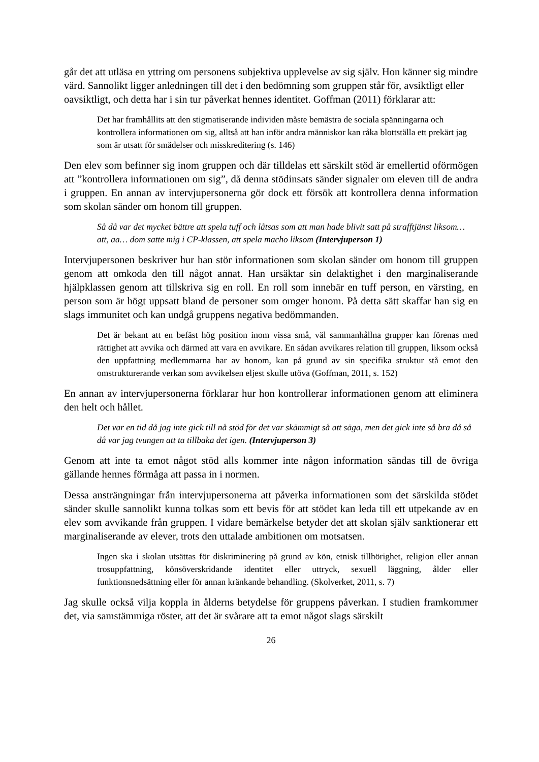går det att utläsa en yttring om personens subjektiva upplevelse av sig själv. Hon känner sig mindre värd. Sannolikt ligger anledningen till det i den bedömning som gruppen står för, avsiktligt eller oavsiktligt, och detta har i sin tur påverkat hennes identitet. Goffman (2011) förklarar att:
Det har framhållits att den stigmatiserande individen måste bemästra de sociala spänningarna och kontrollera informationen om sig, alltså att han inför andra människor kan råka blottställa ett prekärt jag som är utsatt för smädelser och misskreditering (s. 146)
Den elev som befinner sig inom gruppen och där tilldelas ett särskilt stöd är emellertid oförmögen att ”kontrollera informationen om sig”, då denna stödinsats sänder signaler om eleven till de andra i gruppen. En annan av intervjupersonerna gör dock ett försök att kontrollera denna information som skolan sänder om honom till gruppen.
Så då var det mycket bättre att spela tuff och låtsas som att man hade blivit satt på strafftjänst liksom… att, aa… dom satte mig i CP-klassen, att spela macho liksom (Intervjuperson 1)
Intervjupersonen beskriver hur han stör informationen som skolan sänder om honom till gruppen genom att omkoda den till något annat. Han ursäktar sin delaktighet i den marginaliserande hjälpklassen genom att tillskriva sig en roll. En roll som innebär en tuff person, en värsting, en person som är högt uppsatt bland de personer som omger honom. På detta sätt skaffar han sig en slags immunitet och kan undgå gruppens negativa bedömmanden.
Det är bekant att en befäst hög position inom vissa små, väl sammanhållna grupper kan förenas med rättighet att avvika och därmed att vara en avvikare. En sådan avvikares relation till gruppen, liksom också den uppfattning medlemmarna har av honom, kan på grund av sin specifika struktur stå emot den omstrukturerande verkan som avvikelsen eljest skulle utöva (Goffman, 2011, s. 152)
En annan av intervjupersonerna förklarar hur hon kontrollerar informationen genom att eliminera den helt och hållet.
Det var en tid då jag inte gick till nå stöd för det var skämmigt så att säga, men det gick inte så bra då så då var jag tvungen att ta tillbaka det igen. (Intervjuperson 3)
Genom att inte ta emot något stöd alls kommer inte någon information sändas till de övriga gällande hennes förmåga att passa in i normen.
Dessa ansträngningar från intervjupersonerna att påverka informationen som det särskilda stödet sänder skulle sannolikt kunna tolkas som ett bevis för att stödet kan leda till ett utpekande av en elev som avvikande från gruppen. I vidare bemärkelse betyder det att skolan själv sanktionerar ett marginaliserande av elever, trots den uttalade ambitionen om motsatsen.
Ingen ska i skolan utsättas för diskriminering på grund av kön, etnisk tillhörighet, religion eller annan trosuppfattning, könsöverskridande identitet eller uttryck, sexuell läggning, ålder eller funktionsnedsättning eller för annan kränkande behandling. (Skolverket, 2011, s. 7)
Jag skulle också vilja koppla in ålderns betydelse för gruppens påverkan. I studien framkommer det, via samstämmiga röster, att det är svårare att ta emot något slags särskilt
26